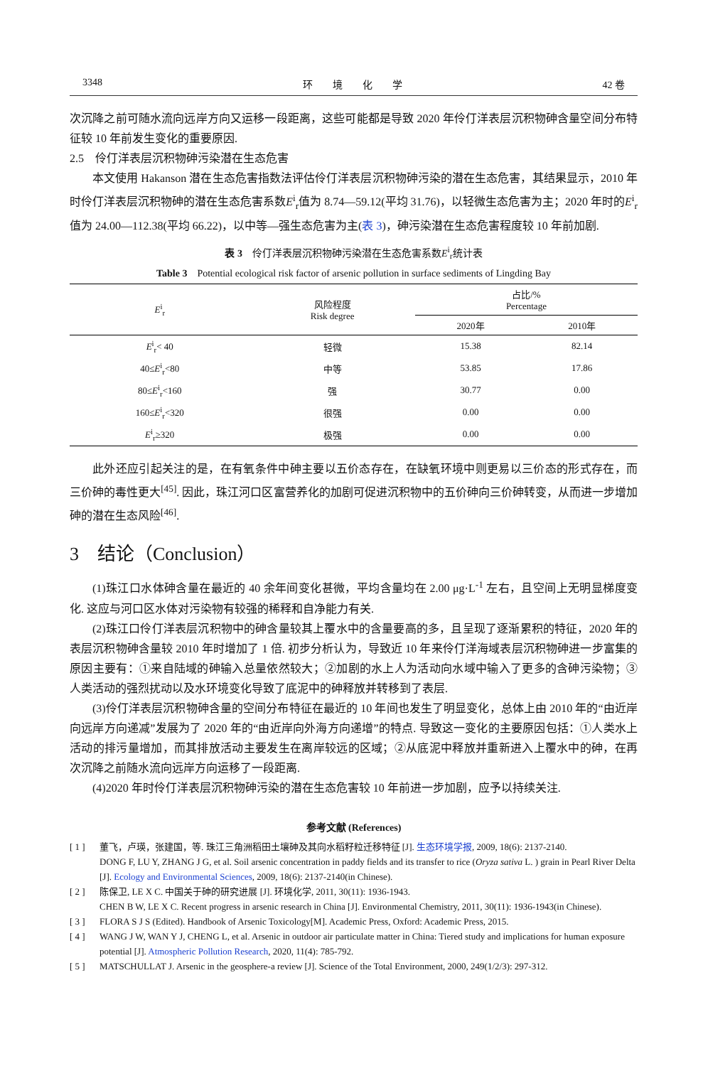3348 环　　境　　化　　学 42 卷
次沉降之前可随水流向远岸方向又运移一段距离，这些可能都是导致 2020 年伶仃洋表层沉积物砷含量空间分布特征较 10 年前发生变化的重要原因.
2.5　伶仃洋表层沉积物砷污染潜在生态危害
本文使用 Hakanson 潜在生态危害指数法评估伶仃洋表层沉积物砷污染的潜在生态危害，其结果显示，2010 年时伶仃洋表层沉积物砷的潜在生态危害系数E<sup>i</sup><sub>r</sub>值为 8.74—59.12(平均 31.76)，以轻微生态危害为主；2020 年时的E<sup>i</sup><sub>r</sub>值为 24.00—112.38(平均 66.22)，以中等—强生态危害为主(表 3)，砷污染潜在生态危害程度较 10 年前加剧.
表 3　伶仃洋表层沉积物砷污染潜在生态危害系数E<sup>i</sup><sub>r</sub>统计表
Table 3　Potential ecological risk factor of arsenic pollution in surface sediments of Lingding Bay
| E<sup>i</sup><sub>r</sub> | 风险程度 Risk degree | 占比/% Percentage | |
| --- | --- | --- | --- |
| | | 2020年 | 2010年 |
| E<sup>i</sup><sub>r</sub>< 40 | 轻微 | 15.38 | 82.14 |
| 40≤ E<sup>i</sup><sub>r</sub><80 | 中等 | 53.85 | 17.86 |
| 80≤ E<sup>i</sup><sub>r</sub><160 | 强 | 30.77 | 0.00 |
| 160≤ E<sup>i</sup><sub>r</sub><320 | 很强 | 0.00 | 0.00 |
| E<sup>i</sup><sub>r</sub>≥320 | 极强 | 0.00 | 0.00 |
此外还应引起关注的是，在有氧条件中砷主要以五价态存在，在缺氧环境中则更易以三价态的形式存在，而三价砷的毒性更大<sup>[45]</sup>. 因此，珠江河口区富营养化的加剧可促进沉积物中的五价砷向三价砷转变，从而进一步增加砷的潜在生态风险<sup>[46]</sup>.
3　结论（Conclusion）
(1)珠江口水体砷含量在最近的 40 余年间变化甚微，平均含量均在 2.00 μg·L<sup>-1</sup> 左右，且空间上无明显梯度变化. 这应与河口区水体对污染物有较强的稀释和自净能力有关.
(2)珠江口伶仃洋表层沉积物中的砷含量较其上覆水中的含量要高的多，且呈现了逐渐累积的特征，2020 年的表层沉积物砷含量较 2010 年时增加了 1 倍. 初步分析认为，导致近 10 年来伶仃洋海域表层沉积物砷进一步富集的原因主要有：①来自陆域的砷输入总量依然较大；②加剧的水上人为活动向水域中输入了更多的含砷污染物；③人类活动的强烈扰动以及水环境变化导致了底泥中的砷释放并转移到了表层.
(3)伶仃洋表层沉积物砷含量的空间分布特征在最近的 10 年间也发生了明显变化，总体上由 2010 年的“由近岸向远岸方向递减”发展为了 2020 年的“由近岸向外海方向递增”的特点. 导致这一变化的主要原因包括：①人类水上活动的排污量增加，而其排放活动主要发生在离岸较远的区域；②从底泥中释放并重新进入上覆水中的砷，在再次沉降之前随水流向远岸方向运移了一段距离.
(4)2020 年时伶仃洋表层沉积物砷污染的潜在生态危害较 10 年前进一步加剧，应予以持续关注.
参考文献 (References)
[ 1 ] 董飞，卢瑛，张建国，等. 珠江三角洲稻田土壤砷及其向水稻籽粒迁移特征 [J]. 生态环境学报, 2009, 18(6): 2137-2140.
DONG F, LU Y, ZHANG J G, et al. Soil arsenic concentration in paddy fields and its transfer to rice (Oryza sativa L. ) grain in Pearl River Delta [J]. Ecology and Environmental Sciences, 2009, 18(6): 2137-2140(in Chinese).
[ 2 ] 陈保卫, LE X C. 中国关于砷的研究进展 [J]. 环境化学, 2011, 30(11): 1936-1943.
CHEN B W, LE X C. Recent progress in arsenic research in China [J]. Environmental Chemistry, 2011, 30(11): 1936-1943(in Chinese).
[ 3 ] FLORA S J S (Edited). Handbook of Arsenic Toxicology[M]. Academic Press, Oxford: Academic Press, 2015.
[ 4 ] WANG J W, WAN Y J, CHENG L, et al. Arsenic in outdoor air particulate matter in China: Tiered study and implications for human exposure potential [J]. Atmospheric Pollution Research, 2020, 11(4): 785-792.
[ 5 ] MATSCHULLAT J. Arsenic in the geosphere-a review [J]. Science of the Total Environment, 2000, 249(1/2/3): 297-312.